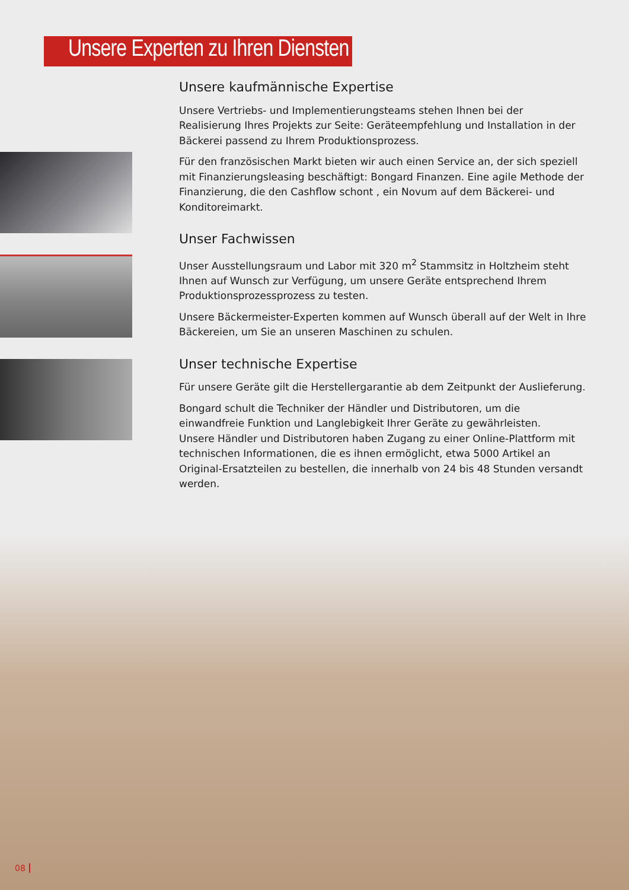Unsere Experten zu Ihren Diensten
Unsere kaufmännische Expertise
Unsere Vertriebs- und Implementierungsteams stehen Ihnen bei der Realisierung Ihres Projekts zur Seite: Geräteempfehlung und Installation in der Bäckerei passend zu Ihrem Produktionsprozess.
Für den französischen Markt bieten wir auch einen Service an, der sich speziell mit Finanzierungsleasing beschäftigt: Bongard Finanzen. Eine agile Methode der Finanzierung, die den Cashflow schont , ein Novum auf dem Bäckerei- und Konditoreimarkt.
Unser Fachwissen
Unser Ausstellungsraum und Labor mit 320 m<sup>2</sup> Stammsitz in Holtzheim steht Ihnen auf Wunsch zur Verfügung, um unsere Geräte entsprechend Ihrem Produktionsprozessprozess zu testen.
Unsere Bäckermeister-Experten kommen auf Wunsch überall auf der Welt in Ihre Bäckereien, um Sie an unseren Maschinen zu schulen.
Unser technische Expertise
Für unsere Geräte gilt die Herstellergarantie ab dem Zeitpunkt der Auslieferung.
Bongard schult die Techniker der Händler und Distributoren, um die einwandfreie Funktion und Langlebigkeit Ihrer Geräte zu gewährleisten.
Unsere Händler und Distributoren haben Zugang zu einer Online-Plattform mit technischen Informationen, die es ihnen ermöglicht, etwa 5000 Artikel an Original-Ersatzteilen zu bestellen, die innerhalb von 24 bis 48 Stunden versandt werden.
08